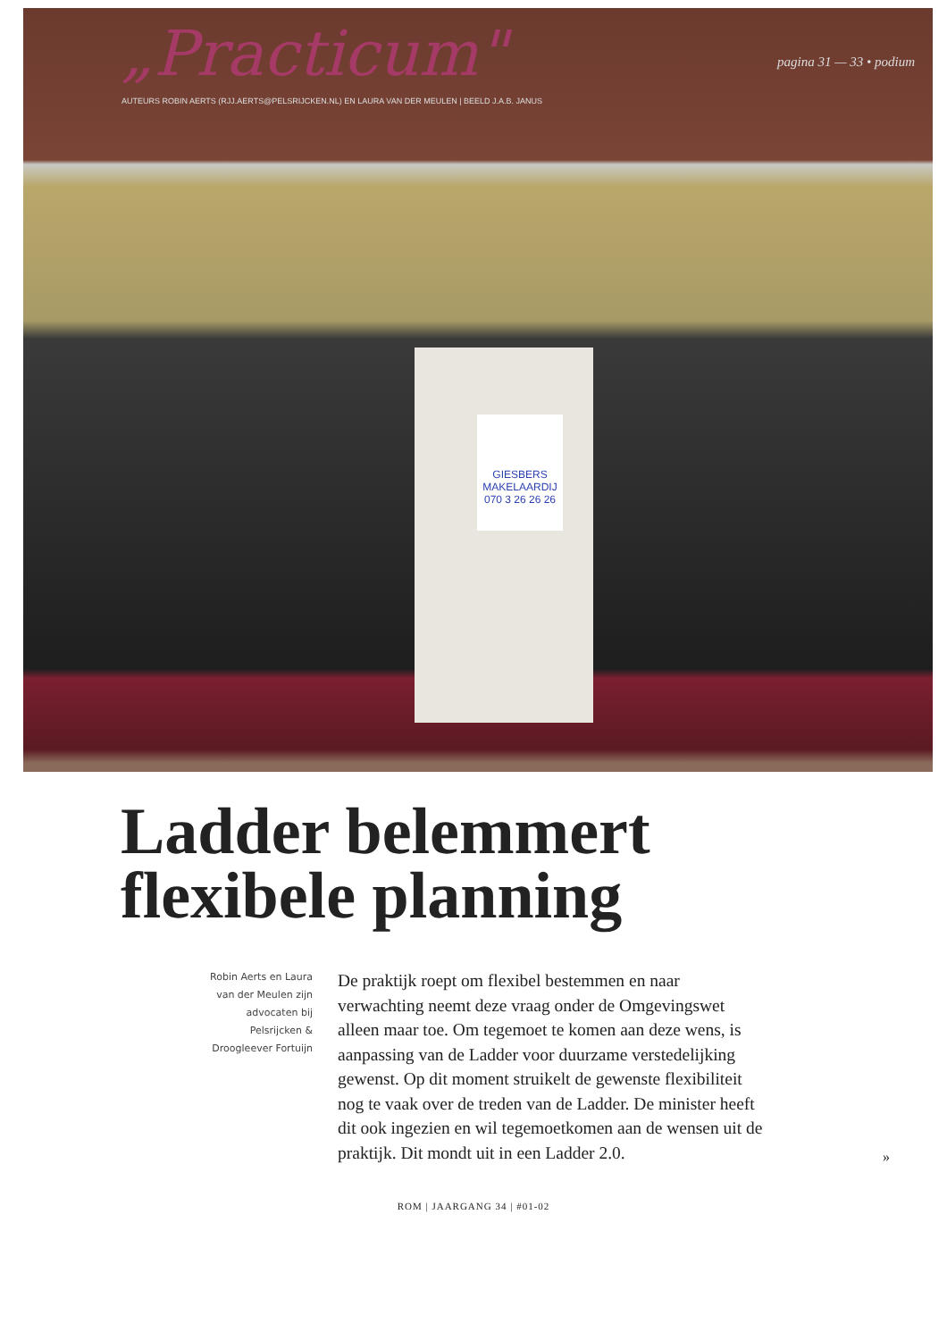„Practicum"
pagina 31 — 33 • podium
AUTEURS ROBIN AERTS (RJJ.AERTS@PELSRIJCKEN.NL) EN LAURA VAN DER MEULEN | BEELD J.A.B. JANUS
GIESBERS
MAKELAARDIJ
070 3 26 26 26
Ladder belemmert
flexibele planning
Robin Aerts en Laura
van der Meulen zijn
advocaten bij
Pelsrijcken &
Droogleever Fortuijn
De praktijk roept om flexibel bestemmen en naar verwachting neemt deze vraag onder de Omgevingswet alleen maar toe. Om tegemoet te komen aan deze wens, is aanpassing van de Ladder voor duurzame verstedelijking gewenst. Op dit moment struikelt de gewenste flexibiliteit nog te vaak over de treden van de Ladder. De minister heeft dit ook ingezien en wil tegemoetkomen aan de wensen uit de praktijk. Dit mondt uit in een Ladder 2.0.
»
ROM | JAARGANG 34 | #01-02